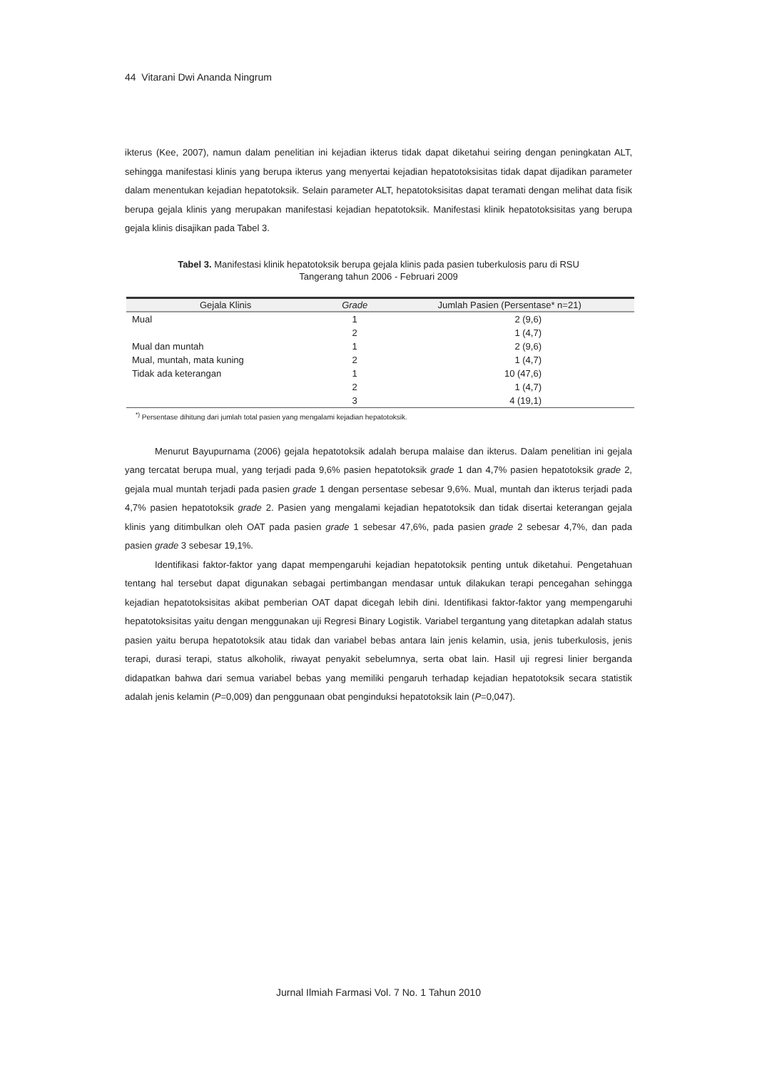44 Vitarani Dwi Ananda Ningrum
ikterus (Kee, 2007), namun dalam penelitian ini kejadian ikterus tidak dapat diketahui seiring dengan peningkatan ALT, sehingga manifestasi klinis yang berupa ikterus yang menyertai kejadian hepatotoksisitas tidak dapat dijadikan parameter dalam menentukan kejadian hepatotoksik. Selain parameter ALT, hepatotoksisitas dapat teramati dengan melihat data fisik berupa gejala klinis yang merupakan manifestasi kejadian hepatotoksik. Manifestasi klinik hepatotoksisitas yang berupa gejala klinis disajikan pada Tabel 3.
Tabel 3. Manifestasi klinik hepatotoksik berupa gejala klinis pada pasien tuberkulosis paru di RSU
Tangerang tahun 2006 - Februari 2009
| Gejala Klinis | Grade | Jumlah Pasien (Persentase* n=21) |
| --- | --- | --- |
| Mual | 1 | 2 (9,6) |
| | 2 | 1 (4,7) |
| Mual dan muntah | 1 | 2 (9,6) |
| Mual, muntah, mata kuning | 2 | 1 (4,7) |
| Tidak ada keterangan | 1 | 10 (47,6) |
| | 2 | 1 (4,7) |
| | 3 | 4 (19,1) |
<sup>*)</sup> Persentase dihitung dari jumlah total pasien yang mengalami kejadian hepatotoksik.
Menurut Bayupurnama (2006) gejala hepatotoksik adalah berupa malaise dan ikterus. Dalam penelitian ini gejala yang tercatat berupa mual, yang terjadi pada 9,6% pasien hepatotoksik grade 1 dan 4,7% pasien hepatotoksik grade 2, gejala mual muntah terjadi pada pasien grade 1 dengan persentase sebesar 9,6%. Mual, muntah dan ikterus terjadi pada 4,7% pasien hepatotoksik grade 2. Pasien yang mengalami kejadian hepatotoksik dan tidak disertai keterangan gejala klinis yang ditimbulkan oleh OAT pada pasien grade 1 sebesar 47,6%, pada pasien grade 2 sebesar 4,7%, dan pada pasien grade 3 sebesar 19,1%.
Identifikasi faktor-faktor yang dapat mempengaruhi kejadian hepatotoksik penting untuk diketahui. Pengetahuan tentang hal tersebut dapat digunakan sebagai pertimbangan mendasar untuk dilakukan terapi pencegahan sehingga kejadian hepatotoksisitas akibat pemberian OAT dapat dicegah lebih dini. Identifikasi faktor-faktor yang mempengaruhi hepatotoksisitas yaitu dengan menggunakan uji Regresi Binary Logistik. Variabel tergantung yang ditetapkan adalah status pasien yaitu berupa hepatotoksik atau tidak dan variabel bebas antara lain jenis kelamin, usia, jenis tuberkulosis, jenis terapi, durasi terapi, status alkoholik, riwayat penyakit sebelumnya, serta obat lain. Hasil uji regresi linier berganda didapatkan bahwa dari semua variabel bebas yang memiliki pengaruh terhadap kejadian hepatotoksik secara statistik adalah jenis kelamin (P=0,009) dan penggunaan obat penginduksi hepatotoksik lain (P=0,047).
Jurnal Ilmiah Farmasi Vol. 7 No. 1 Tahun 2010